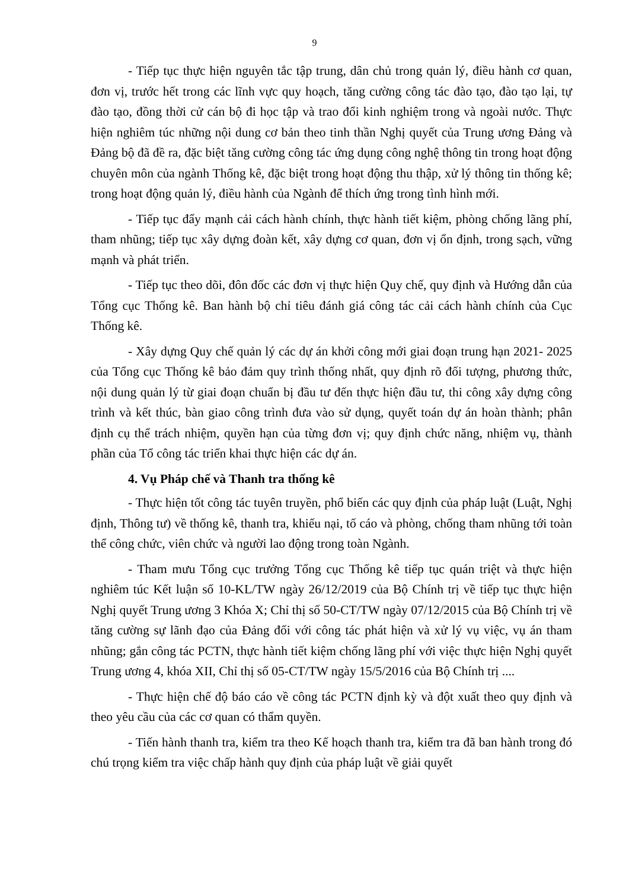9
- Tiếp tục thực hiện nguyên tắc tập trung, dân chủ trong quản lý, điều hành cơ quan, đơn vị, trước hết trong các lĩnh vực quy hoạch, tăng cường công tác đào tạo, đào tạo lại, tự đào tạo, đồng thời cử cán bộ đi học tập và trao đổi kinh nghiệm trong và ngoài nước. Thực hiện nghiêm túc những nội dung cơ bản theo tinh thần Nghị quyết của Trung ương Đảng và Đảng bộ đã đề ra, đặc biệt tăng cường công tác ứng dụng công nghệ thông tin trong hoạt động chuyên môn của ngành Thống kê, đặc biệt trong hoạt động thu thập, xử lý thông tin thống kê; trong hoạt động quản lý, điều hành của Ngành để thích ứng trong tình hình mới.
- Tiếp tục đẩy mạnh cải cách hành chính, thực hành tiết kiệm, phòng chống lãng phí, tham nhũng; tiếp tục xây dựng đoàn kết, xây dựng cơ quan, đơn vị ổn định, trong sạch, vững mạnh và phát triển.
- Tiếp tục theo dõi, đôn đốc các đơn vị thực hiện Quy chế, quy định và Hướng dẫn của Tổng cục Thống kê. Ban hành bộ chỉ tiêu đánh giá công tác cải cách hành chính của Cục Thống kê.
- Xây dựng Quy chế quản lý các dự án khởi công mới giai đoạn trung hạn 2021- 2025 của Tổng cục Thống kê bảo đảm quy trình thống nhất, quy định rõ đối tượng, phương thức, nội dung quản lý từ giai đoạn chuẩn bị đầu tư đến thực hiện đầu tư, thi công xây dựng công trình và kết thúc, bàn giao công trình đưa vào sử dụng, quyết toán dự án hoàn thành; phân định cụ thể trách nhiệm, quyền hạn của từng đơn vị; quy định chức năng, nhiệm vụ, thành phần của Tổ công tác triển khai thực hiện các dự án.
4. Vụ Pháp chế và Thanh tra thống kê
- Thực hiện tốt công tác tuyên truyền, phổ biến các quy định của pháp luật (Luật, Nghị định, Thông tư) về thống kê, thanh tra, khiếu nại, tố cáo và phòng, chống tham nhũng tới toàn thể công chức, viên chức và người lao động trong toàn Ngành.
- Tham mưu Tổng cục trưởng Tổng cục Thống kê tiếp tục quán triệt và thực hiện nghiêm túc Kết luận số 10-KL/TW ngày 26/12/2019 của Bộ Chính trị về tiếp tục thực hiện Nghị quyết Trung ương 3 Khóa X; Chỉ thị số 50-CT/TW ngày 07/12/2015 của Bộ Chính trị về tăng cường sự lãnh đạo của Đảng đối với công tác phát hiện và xử lý vụ việc, vụ án tham nhũng; gắn công tác PCTN, thực hành tiết kiệm chống lãng phí với việc thực hiện Nghị quyết Trung ương 4, khóa XII, Chỉ thị số 05-CT/TW ngày 15/5/2016 của Bộ Chính trị ....
- Thực hiện chế độ báo cáo về công tác PCTN định kỳ và đột xuất theo quy định và theo yêu cầu của các cơ quan có thẩm quyền.
- Tiến hành thanh tra, kiểm tra theo Kế hoạch thanh tra, kiểm tra đã ban hành trong đó chú trọng kiểm tra việc chấp hành quy định của pháp luật về giải quyết